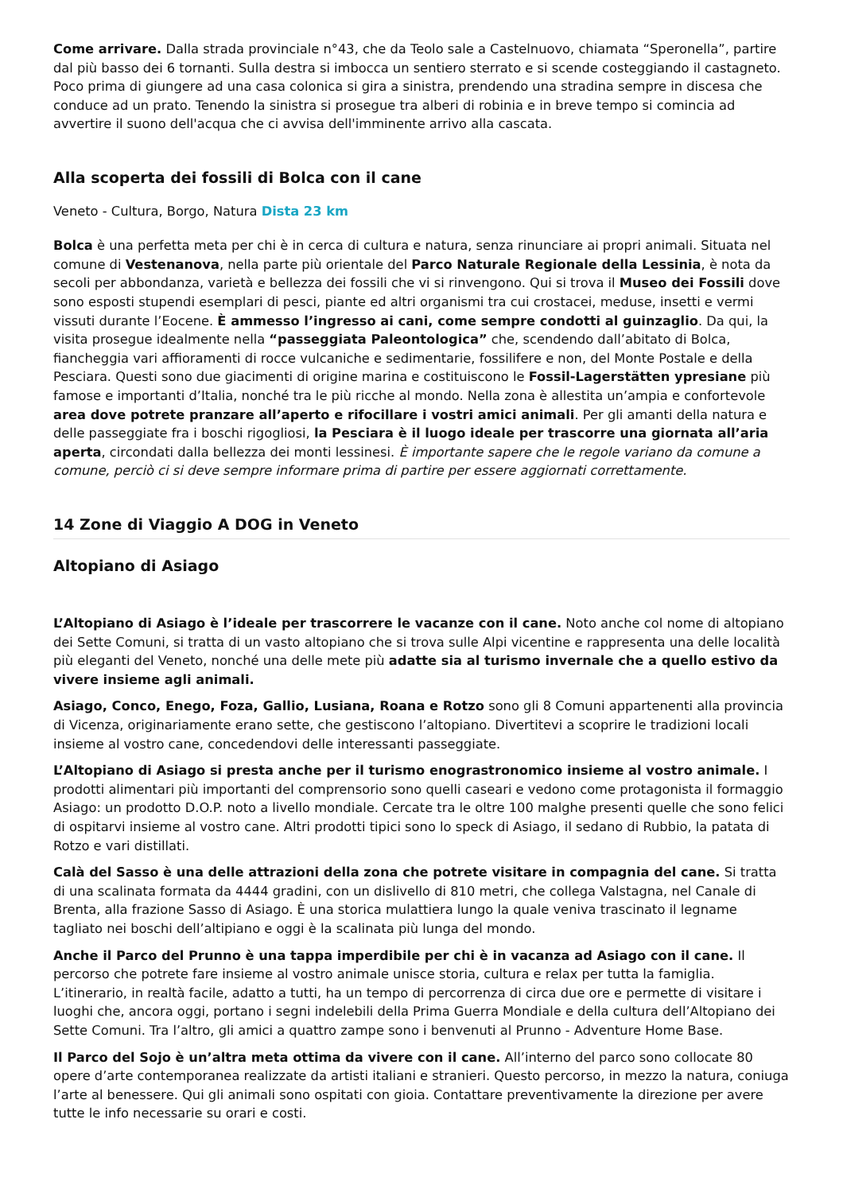Come arrivare. Dalla strada provinciale n°43, che da Teolo sale a Castelnuovo, chiamata “Speronella”, partire dal più basso dei 6 tornanti. Sulla destra si imbocca un sentiero sterrato e si scende costeggiando il castagneto. Poco prima di giungere ad una casa colonica si gira a sinistra, prendendo una stradina sempre in discesa che conduce ad un prato. Tenendo la sinistra si prosegue tra alberi di robinia e in breve tempo si comincia ad avvertire il suono dell'acqua che ci avvisa dell'imminente arrivo alla cascata.
Alla scoperta dei fossili di Bolca con il cane
Veneto - Cultura, Borgo, Natura Dista 23 km
Bolca è una perfetta meta per chi è in cerca di cultura e natura, senza rinunciare ai propri animali. Situata nel comune di Vestenanova, nella parte più orientale del Parco Naturale Regionale della Lessinia, è nota da secoli per abbondanza, varietà e bellezza dei fossili che vi si rinvengono. Qui si trova il Museo dei Fossili dove sono esposti stupendi esemplari di pesci, piante ed altri organismi tra cui crostacei, meduse, insetti e vermi vissuti durante l’Eocene. È ammesso l’ingresso ai cani, come sempre condotti al guinzaglio. Da qui, la visita prosegue idealmente nella “passeggiata Paleontologica” che, scendendo dall’abitato di Bolca, fiancheggia vari affioramenti di rocce vulcaniche e sedimentarie, fossilifere e non, del Monte Postale e della Pesciara. Questi sono due giacimenti di origine marina e costituiscono le Fossil-Lagerstätten ypresiane più famose e importanti d’Italia, nonché tra le più ricche al mondo. Nella zona è allestita un’ampia e confortevole area dove potrete pranzare all’aperto e rifocillare i vostri amici animali. Per gli amanti della natura e delle passeggiate fra i boschi rigogliosi, la Pesciara è il luogo ideale per trascorre una giornata all’aria aperta, circondati dalla bellezza dei monti lessinesi. È importante sapere che le regole variano da comune a comune, perciò ci si deve sempre informare prima di partire per essere aggiornati correttamente.
14 Zone di Viaggio A DOG in Veneto
Altopiano di Asiago
L’Altopiano di Asiago è l’ideale per trascorrere le vacanze con il cane. Noto anche col nome di altopiano dei Sette Comuni, si tratta di un vasto altopiano che si trova sulle Alpi vicentine e rappresenta una delle località più eleganti del Veneto, nonché una delle mete più adatte sia al turismo invernale che a quello estivo da vivere insieme agli animali.
Asiago, Conco, Enego, Foza, Gallio, Lusiana, Roana e Rotzo sono gli 8 Comuni appartenenti alla provincia di Vicenza, originariamente erano sette, che gestiscono l’altopiano. Divertitevi a scoprire le tradizioni locali insieme al vostro cane, concedendovi delle interessanti passeggiate.
L’Altopiano di Asiago si presta anche per il turismo enograstronomico insieme al vostro animale. I prodotti alimentari più importanti del comprensorio sono quelli caseari e vedono come protagonista il formaggio Asiago: un prodotto D.O.P. noto a livello mondiale. Cercate tra le oltre 100 malghe presenti quelle che sono felici di ospitarvi insieme al vostro cane. Altri prodotti tipici sono lo speck di Asiago, il sedano di Rubbio, la patata di Rotzo e vari distillati.
Calà del Sasso è una delle attrazioni della zona che potrete visitare in compagnia del cane. Si tratta di una scalinata formata da 4444 gradini, con un dislivello di 810 metri, che collega Valstagna, nel Canale di Brenta, alla frazione Sasso di Asiago. È una storica mulattiera lungo la quale veniva trascinato il legname tagliato nei boschi dell’altipiano e oggi è la scalinata più lunga del mondo.
Anche il Parco del Prunno è una tappa imperdibile per chi è in vacanza ad Asiago con il cane. Il percorso che potrete fare insieme al vostro animale unisce storia, cultura e relax per tutta la famiglia. L’itinerario, in realtà facile, adatto a tutti, ha un tempo di percorrenza di circa due ore e permette di visitare i luoghi che, ancora oggi, portano i segni indelebili della Prima Guerra Mondiale e della cultura dell’Altopiano dei Sette Comuni. Tra l’altro, gli amici a quattro zampe sono i benvenuti al Prunno - Adventure Home Base.
Il Parco del Sojo è un’altra meta ottima da vivere con il cane. All’interno del parco sono collocate 80 opere d’arte contemporanea realizzate da artisti italiani e stranieri. Questo percorso, in mezzo la natura, coniuga l’arte al benessere. Qui gli animali sono ospitati con gioia. Contattare preventivamente la direzione per avere tutte le info necessarie su orari e costi.